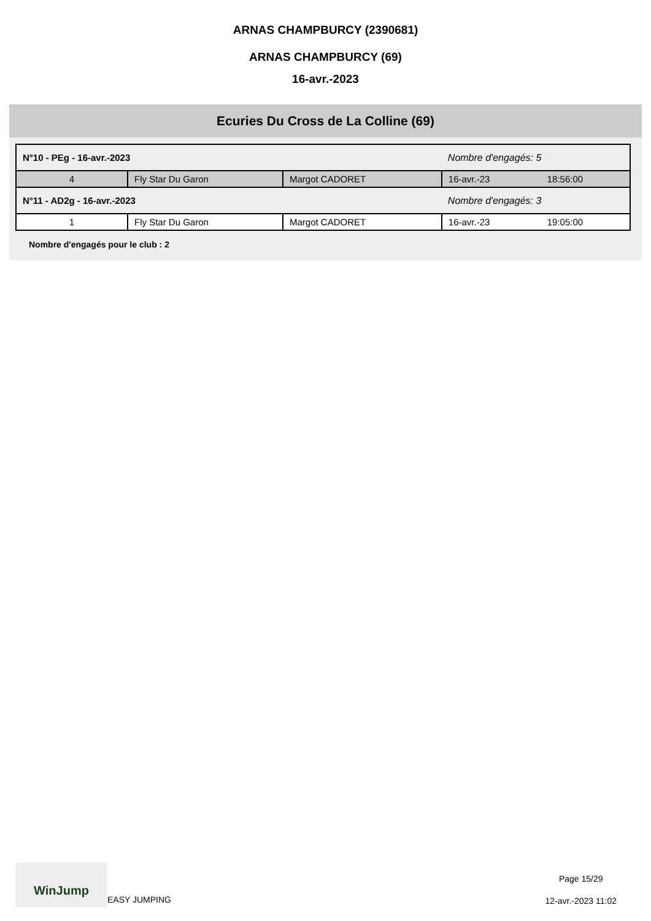ARNAS CHAMPBURCY (2390681)
ARNAS CHAMPBURCY (69)
16-avr.-2023
Ecuries Du Cross de La Colline (69)
| N°10 - PEg - 16-avr.-2023 | | | Nombre d'engagés: 5 | |
| 4 | Fly Star Du Garon | Margot CADORET | 16-avr.-23 | 18:56:00 |
| N°11 - AD2g - 16-avr.-2023 | | | Nombre d'engagés: 3 | |
| 1 | Fly Star Du Garon | Margot CADORET | 16-avr.-23 | 19:05:00 |
Nombre d'engagés pour le club : 2
WinJump
EASY JUMPING
Page 15/29
12-avr.-2023 11:02